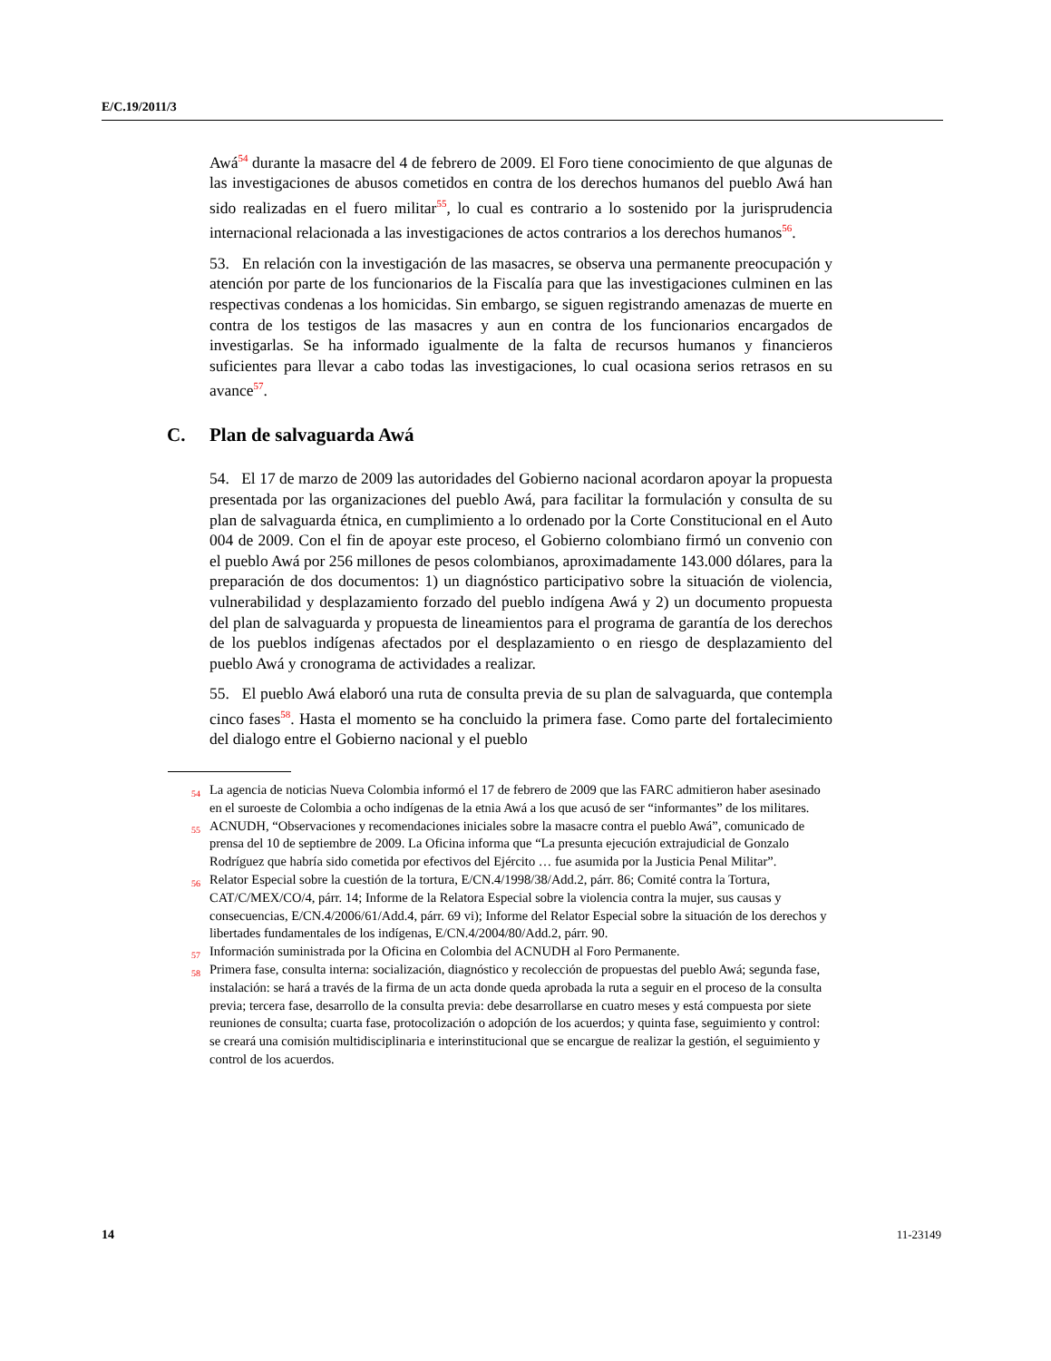E/C.19/2011/3
Awá<sup>54</sup> durante la masacre del 4 de febrero de 2009. El Foro tiene conocimiento de que algunas de las investigaciones de abusos cometidos en contra de los derechos humanos del pueblo Awá han sido realizadas en el fuero militar<sup>55</sup>, lo cual es contrario a lo sostenido por la jurisprudencia internacional relacionada a las investigaciones de actos contrarios a los derechos humanos<sup>56</sup>.
53. En relación con la investigación de las masacres, se observa una permanente preocupación y atención por parte de los funcionarios de la Fiscalía para que las investigaciones culminen en las respectivas condenas a los homicidas. Sin embargo, se siguen registrando amenazas de muerte en contra de los testigos de las masacres y aun en contra de los funcionarios encargados de investigarlas. Se ha informado igualmente de la falta de recursos humanos y financieros suficientes para llevar a cabo todas las investigaciones, lo cual ocasiona serios retrasos en su avance<sup>57</sup>.
C. Plan de salvaguarda Awá
54. El 17 de marzo de 2009 las autoridades del Gobierno nacional acordaron apoyar la propuesta presentada por las organizaciones del pueblo Awá, para facilitar la formulación y consulta de su plan de salvaguarda étnica, en cumplimiento a lo ordenado por la Corte Constitucional en el Auto 004 de 2009. Con el fin de apoyar este proceso, el Gobierno colombiano firmó un convenio con el pueblo Awá por 256 millones de pesos colombianos, aproximadamente 143.000 dólares, para la preparación de dos documentos: 1) un diagnóstico participativo sobre la situación de violencia, vulnerabilidad y desplazamiento forzado del pueblo indígena Awá y 2) un documento propuesta del plan de salvaguarda y propuesta de lineamientos para el programa de garantía de los derechos de los pueblos indígenas afectados por el desplazamiento o en riesgo de desplazamiento del pueblo Awá y cronograma de actividades a realizar.
55. El pueblo Awá elaboró una ruta de consulta previa de su plan de salvaguarda, que contempla cinco fases<sup>58</sup>. Hasta el momento se ha concluido la primera fase. Como parte del fortalecimiento del dialogo entre el Gobierno nacional y el pueblo
<sup>54</sup> La agencia de noticias Nueva Colombia informó el 17 de febrero de 2009 que las FARC admitieron haber asesinado en el suroeste de Colombia a ocho indígenas de la etnia Awá a los que acusó de ser “informantes” de los militares.
<sup>55</sup> ACNUDH, “Observaciones y recomendaciones iniciales sobre la masacre contra el pueblo Awá”, comunicado de prensa del 10 de septiembre de 2009. La Oficina informa que “La presunta ejecución extrajudicial de Gonzalo Rodríguez que habría sido cometida por efectivos del Ejército … fue asumida por la Justicia Penal Militar”.
<sup>56</sup> Relator Especial sobre la cuestión de la tortura, E/CN.4/1998/38/Add.2, párr. 86; Comité contra la Tortura, CAT/C/MEX/CO/4, párr. 14; Informe de la Relatora Especial sobre la violencia contra la mujer, sus causas y consecuencias, E/CN.4/2006/61/Add.4, párr. 69 vi); Informe del Relator Especial sobre la situación de los derechos y libertades fundamentales de los indígenas, E/CN.4/2004/80/Add.2, párr. 90.
<sup>57</sup> Información suministrada por la Oficina en Colombia del ACNUDH al Foro Permanente.
<sup>58</sup> Primera fase, consulta interna: socialización, diagnóstico y recolección de propuestas del pueblo Awá; segunda fase, instalación: se hará a través de la firma de un acta donde queda aprobada la ruta a seguir en el proceso de la consulta previa; tercera fase, desarrollo de la consulta previa: debe desarrollarse en cuatro meses y está compuesta por siete reuniones de consulta; cuarta fase, protocolización o adopción de los acuerdos; y quinta fase, seguimiento y control: se creará una comisión multidisciplinaria e interinstitucional que se encargue de realizar la gestión, el seguimiento y control de los acuerdos.
14 11-23149